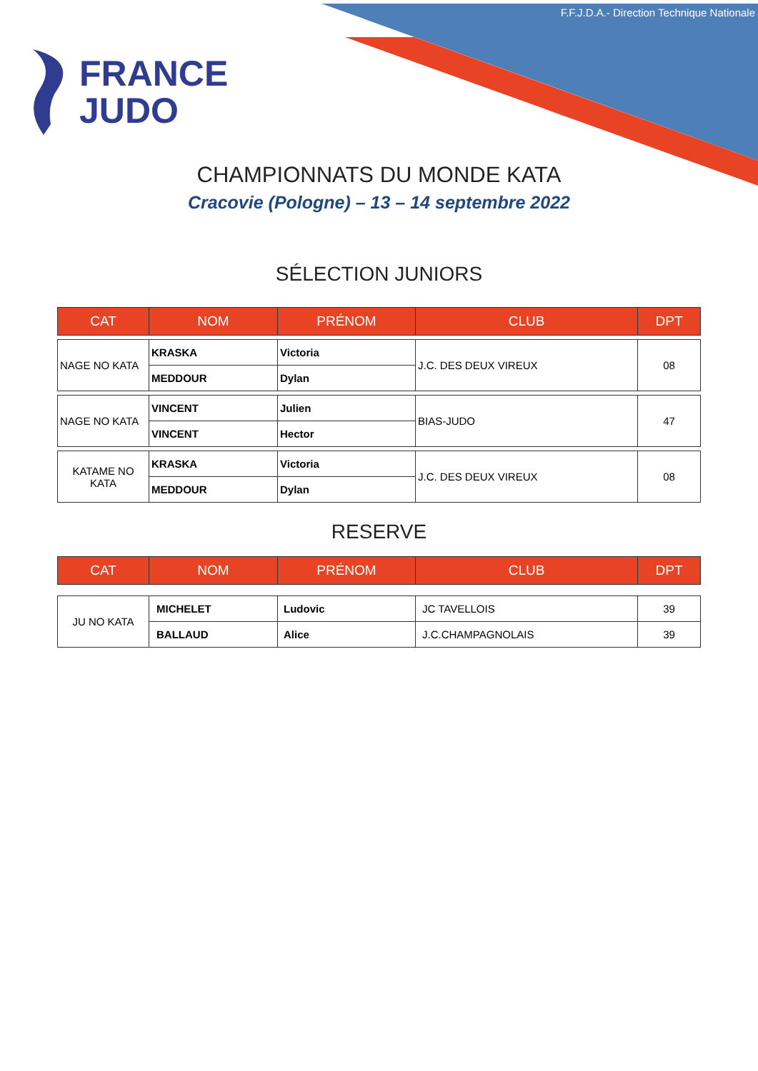F.F.J.D.A.- Direction Technique Nationale
FRANCE
JUDO
CHAMPIONNATS DU MONDE KATA
Cracovie (Pologne) – 13 – 14 septembre 2022
SÉLECTION JUNIORS
| CAT | NOM | PRÉNOM | CLUB | DPT |
| --- | --- | --- | --- | --- |
| NAGE NO KATA | KRASKA | Victoria | J.C. DES DEUX VIREUX | 08 |
| | MEDDOUR | Dylan | | |
| NAGE NO KATA | VINCENT | Julien | BIAS-JUDO | 47 |
| | VINCENT | Hector | | |
| KATAME NO KATA | KRASKA | Victoria | J.C. DES DEUX VIREUX | 08 |
| | MEDDOUR | Dylan | | |
RESERVE
| CAT | NOM | PRÉNOM | CLUB | DPT |
| --- | --- | --- | --- | --- |
| JU NO KATA | MICHELET | Ludovic | JC TAVELLOIS | 39 |
| | BALLAUD | Alice | J.C.CHAMPAGNOLAIS | 39 |